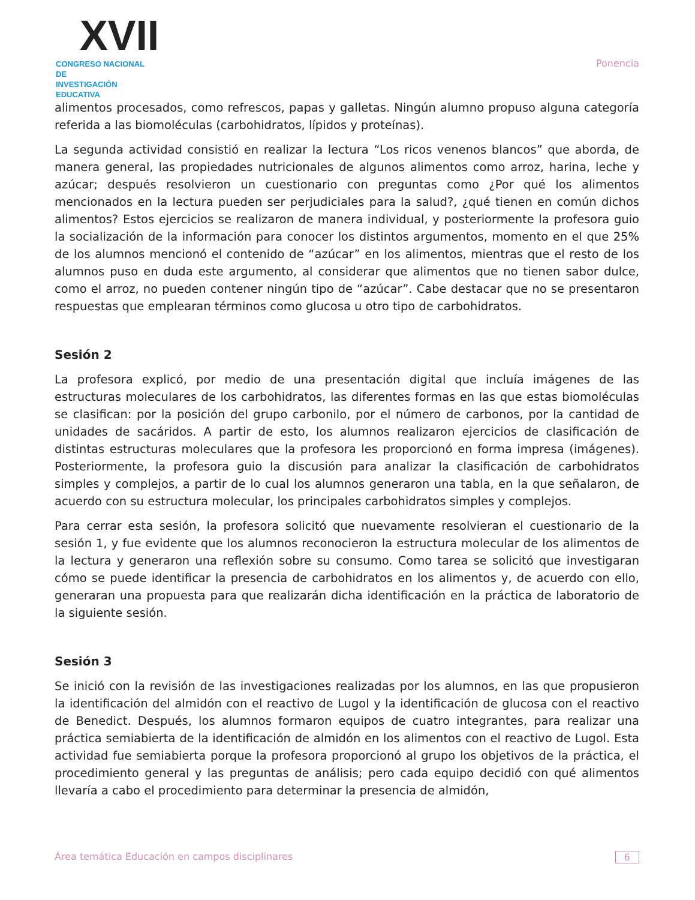XVII
CONGRESO NACIONAL DE
INVESTIGACIÓN EDUCATIVA
Ponencia
alimentos procesados, como refrescos, papas y galletas. Ningún alumno propuso alguna categoría referida a las biomoléculas (carbohidratos, lípidos y proteínas).
La segunda actividad consistió en realizar la lectura “Los ricos venenos blancos” que aborda, de manera general, las propiedades nutricionales de algunos alimentos como arroz, harina, leche y azúcar; después resolvieron un cuestionario con preguntas como ¿Por qué los alimentos mencionados en la lectura pueden ser perjudiciales para la salud?, ¿qué tienen en común dichos alimentos? Estos ejercicios se realizaron de manera individual, y posteriormente la profesora guio la socialización de la información para conocer los distintos argumentos, momento en el que 25% de los alumnos mencionó el contenido de “azúcar” en los alimentos, mientras que el resto de los alumnos puso en duda este argumento, al considerar que alimentos que no tienen sabor dulce, como el arroz, no pueden contener ningún tipo de “azúcar”. Cabe destacar que no se presentaron respuestas que emplearan términos como glucosa u otro tipo de carbohidratos.
Sesión 2
La profesora explicó, por medio de una presentación digital que incluía imágenes de las estructuras moleculares de los carbohidratos, las diferentes formas en las que estas biomoléculas se clasifican: por la posición del grupo carbonilo, por el número de carbonos, por la cantidad de unidades de sacáridos. A partir de esto, los alumnos realizaron ejercicios de clasificación de distintas estructuras moleculares que la profesora les proporcionó en forma impresa (imágenes). Posteriormente, la profesora guio la discusión para analizar la clasificación de carbohidratos simples y complejos, a partir de lo cual los alumnos generaron una tabla, en la que señalaron, de acuerdo con su estructura molecular, los principales carbohidratos simples y complejos.
Para cerrar esta sesión, la profesora solicitó que nuevamente resolvieran el cuestionario de la sesión 1, y fue evidente que los alumnos reconocieron la estructura molecular de los alimentos de la lectura y generaron una reflexión sobre su consumo. Como tarea se solicitó que investigaran cómo se puede identificar la presencia de carbohidratos en los alimentos y, de acuerdo con ello, generaran una propuesta para que realizarán dicha identificación en la práctica de laboratorio de la siguiente sesión.
Sesión 3
Se inició con la revisión de las investigaciones realizadas por los alumnos, en las que propusieron la identificación del almidón con el reactivo de Lugol y la identificación de glucosa con el reactivo de Benedict. Después, los alumnos formaron equipos de cuatro integrantes, para realizar una práctica semiabierta de la identificación de almidón en los alimentos con el reactivo de Lugol. Esta actividad fue semiabierta porque la profesora proporcionó al grupo los objetivos de la práctica, el procedimiento general y las preguntas de análisis; pero cada equipo decidió con qué alimentos llevaría a cabo el procedimiento para determinar la presencia de almidón,
Área temática Educación en campos disciplinares 6